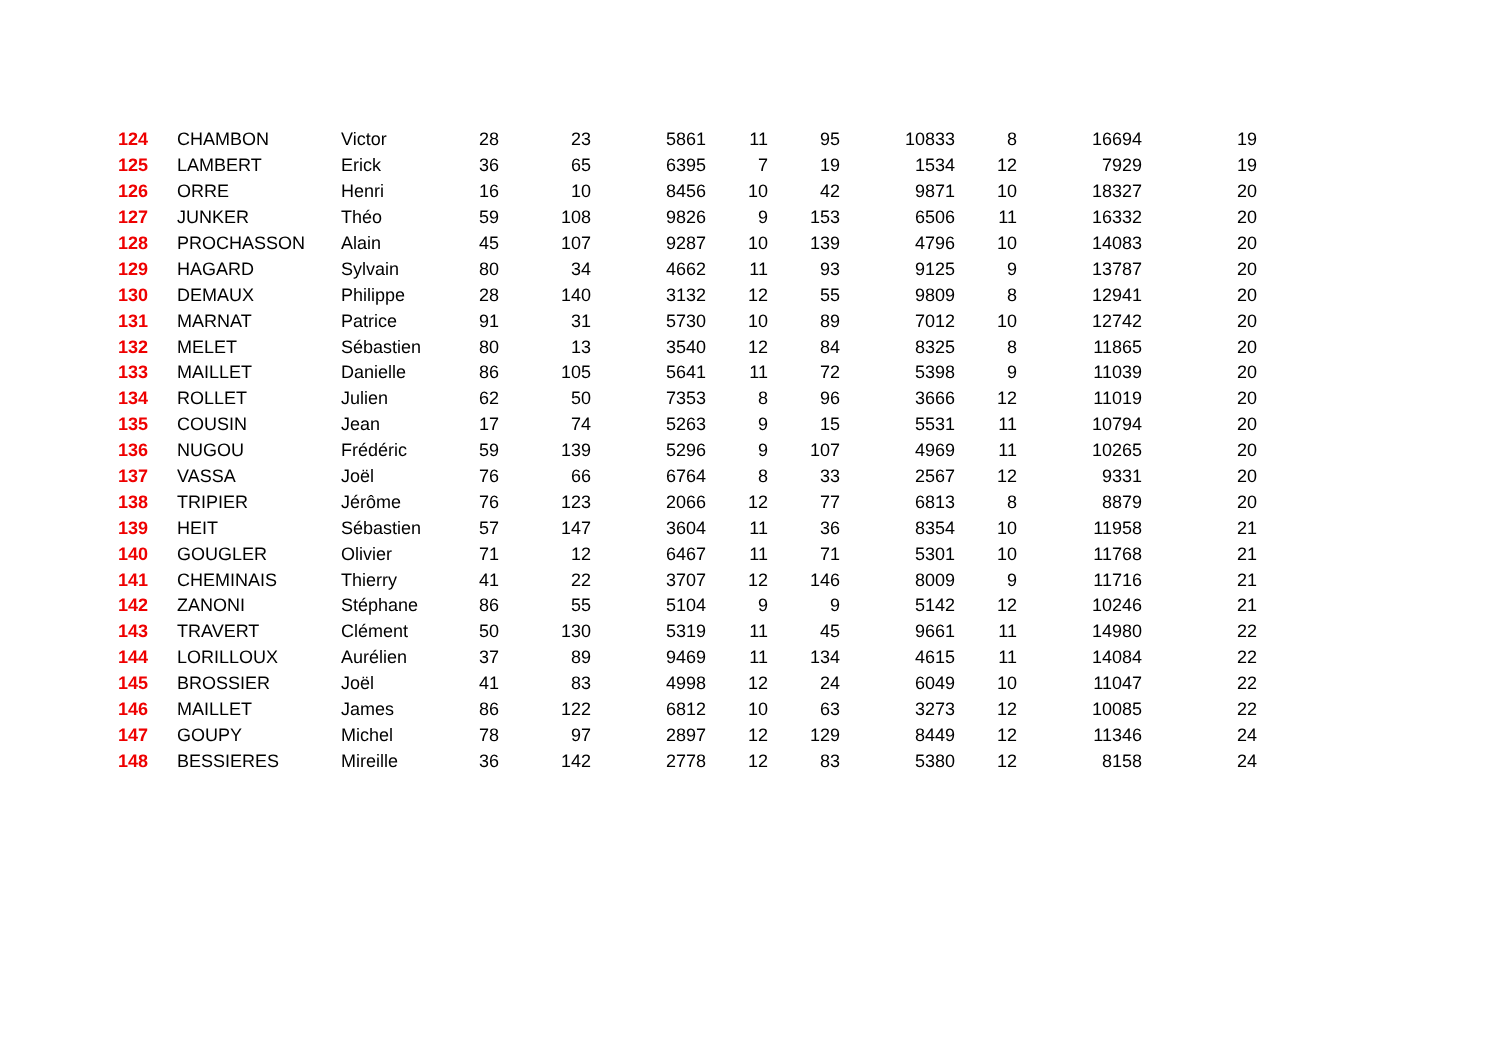| 124 | CHAMBON | Victor | 28 | 23 | 5861 | 11 | 95 | 10833 | 8 | 16694 | 19 |
| 125 | LAMBERT | Erick | 36 | 65 | 6395 | 7 | 19 | 1534 | 12 | 7929 | 19 |
| 126 | ORRE | Henri | 16 | 10 | 8456 | 10 | 42 | 9871 | 10 | 18327 | 20 |
| 127 | JUNKER | Théo | 59 | 108 | 9826 | 9 | 153 | 6506 | 11 | 16332 | 20 |
| 128 | PROCHASSON | Alain | 45 | 107 | 9287 | 10 | 139 | 4796 | 10 | 14083 | 20 |
| 129 | HAGARD | Sylvain | 80 | 34 | 4662 | 11 | 93 | 9125 | 9 | 13787 | 20 |
| 130 | DEMAUX | Philippe | 28 | 140 | 3132 | 12 | 55 | 9809 | 8 | 12941 | 20 |
| 131 | MARNAT | Patrice | 91 | 31 | 5730 | 10 | 89 | 7012 | 10 | 12742 | 20 |
| 132 | MELET | Sébastien | 80 | 13 | 3540 | 12 | 84 | 8325 | 8 | 11865 | 20 |
| 133 | MAILLET | Danielle | 86 | 105 | 5641 | 11 | 72 | 5398 | 9 | 11039 | 20 |
| 134 | ROLLET | Julien | 62 | 50 | 7353 | 8 | 96 | 3666 | 12 | 11019 | 20 |
| 135 | COUSIN | Jean | 17 | 74 | 5263 | 9 | 15 | 5531 | 11 | 10794 | 20 |
| 136 | NUGOU | Frédéric | 59 | 139 | 5296 | 9 | 107 | 4969 | 11 | 10265 | 20 |
| 137 | VASSA | Joël | 76 | 66 | 6764 | 8 | 33 | 2567 | 12 | 9331 | 20 |
| 138 | TRIPIER | Jérôme | 76 | 123 | 2066 | 12 | 77 | 6813 | 8 | 8879 | 20 |
| 139 | HEIT | Sébastien | 57 | 147 | 3604 | 11 | 36 | 8354 | 10 | 11958 | 21 |
| 140 | GOUGLER | Olivier | 71 | 12 | 6467 | 11 | 71 | 5301 | 10 | 11768 | 21 |
| 141 | CHEMINAIS | Thierry | 41 | 22 | 3707 | 12 | 146 | 8009 | 9 | 11716 | 21 |
| 142 | ZANONI | Stéphane | 86 | 55 | 5104 | 9 | 9 | 5142 | 12 | 10246 | 21 |
| 143 | TRAVERT | Clément | 50 | 130 | 5319 | 11 | 45 | 9661 | 11 | 14980 | 22 |
| 144 | LORILLOUX | Aurélien | 37 | 89 | 9469 | 11 | 134 | 4615 | 11 | 14084 | 22 |
| 145 | BROSSIER | Joël | 41 | 83 | 4998 | 12 | 24 | 6049 | 10 | 11047 | 22 |
| 146 | MAILLET | James | 86 | 122 | 6812 | 10 | 63 | 3273 | 12 | 10085 | 22 |
| 147 | GOUPY | Michel | 78 | 97 | 2897 | 12 | 129 | 8449 | 12 | 11346 | 24 |
| 148 | BESSIERES | Mireille | 36 | 142 | 2778 | 12 | 83 | 5380 | 12 | 8158 | 24 |